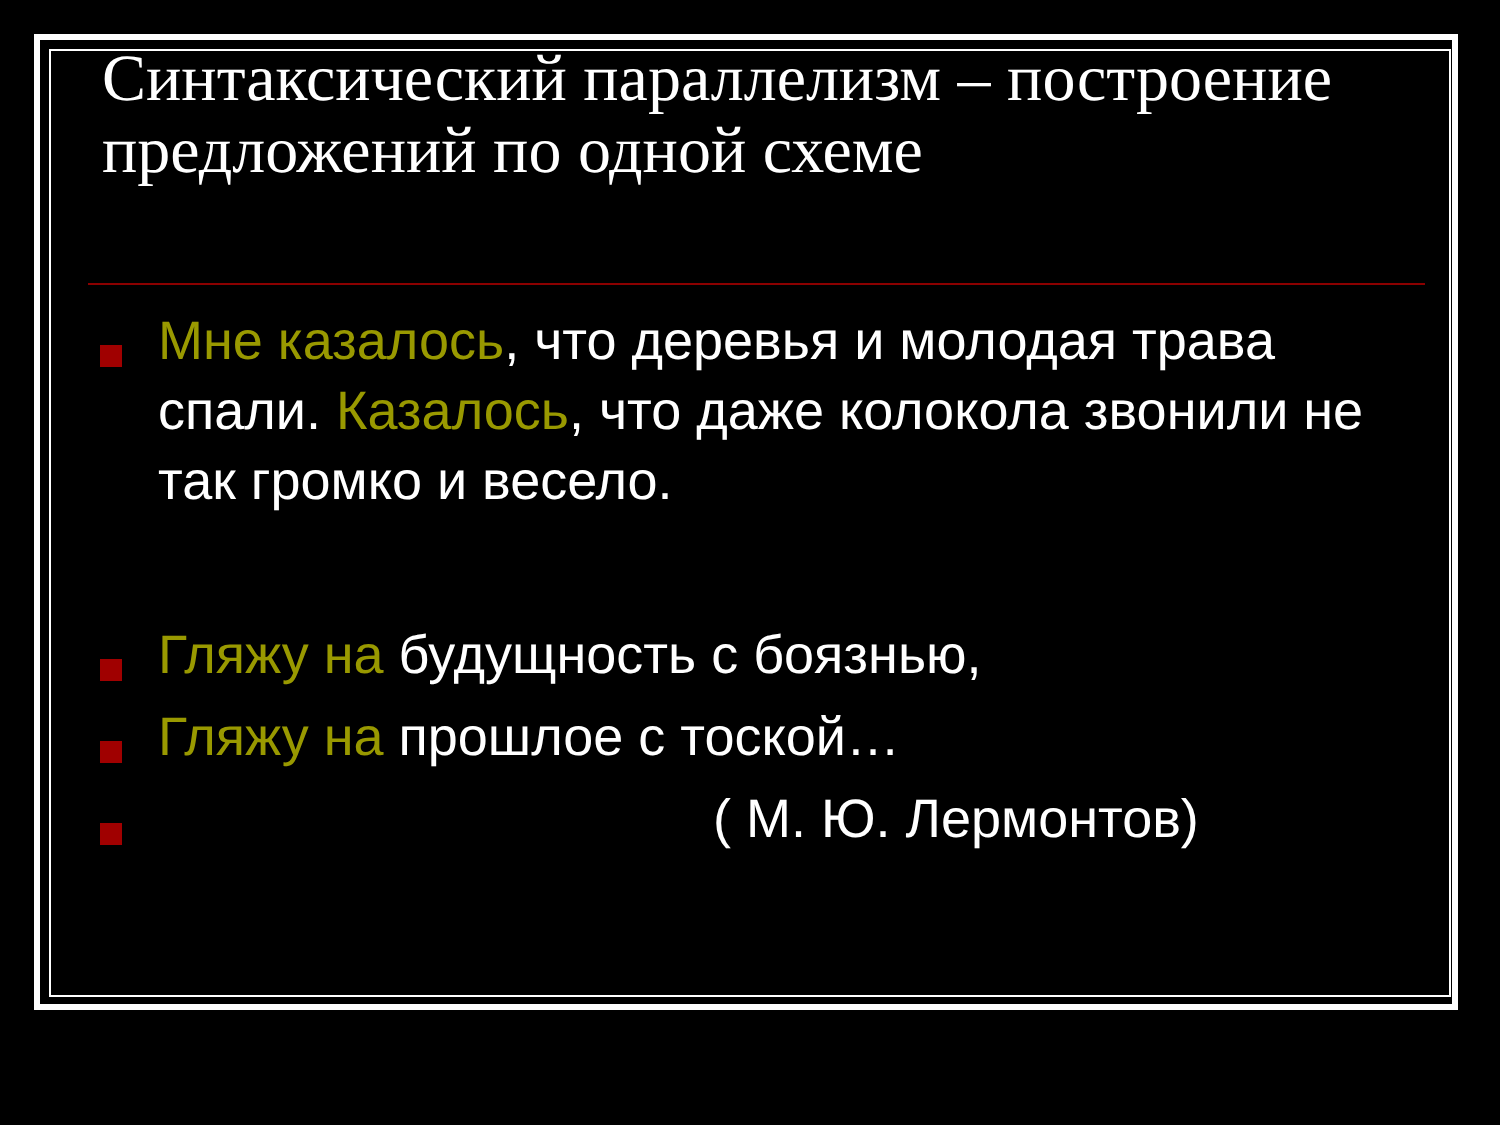Синтаксический параллелизм – построение предложений по одной схеме
Мне казалось, что деревья и молодая трава спали. Казалось, что даже колокола звонили не так громко и весело.
Гляжу на будущность с боязнью,
Гляжу на прошлое с тоской…
( М. Ю. Лермонтов)